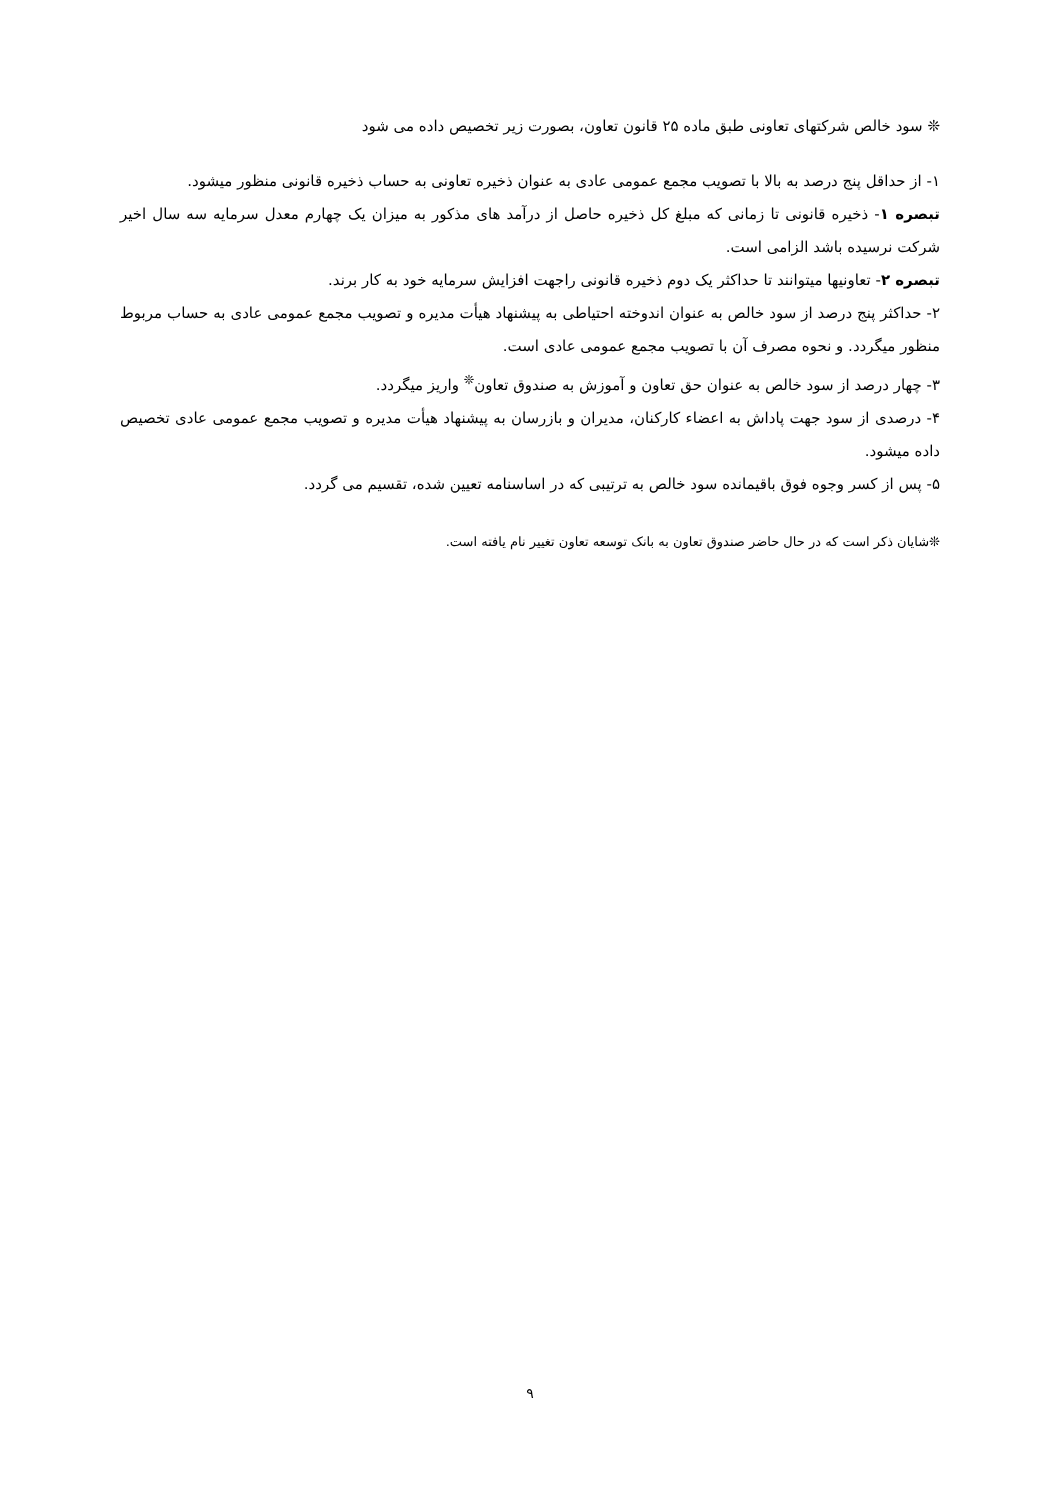❊ سود خالص شرکتهای تعاونی طبق ماده ۲۵ قانون تعاون، بصورت زیر تخصیص داده می شود
۱- از حداقل پنج درصد به بالا با تصویب مجمع عمومی عادی به عنوان ذخیره تعاونی به حساب ذخیره قانونی منظور میشود.
تبصره ۱- ذخیره قانونی تا زمانی که مبلغ کل ذخیره حاصل از درآمد های مذکور به میزان یک چهارم معدل سرمایه سه سال اخیر شرکت نرسیده باشد الزامی است.
تبصره ۲- تعاونیها میتوانند تا حداکثر یک دوم ذخیره قانونی راجهت افزایش سرمایه خود به کار برند.
۲- حداکثر پنج درصد از سود خالص به عنوان اندوخته احتیاطی به پیشنهاد هیأت مدیره و تصویب مجمع عمومی عادی به حساب مربوط منظور میگردد. و نحوه مصرف آن با تصویب مجمع عمومی عادی است.
۳- چهار درصد از سود خالص به عنوان حق تعاون و آموزش به صندوق تعاون<sup>❊</sup> واریز میگردد.
۴- درصدی از سود جهت پاداش به اعضاء کارکنان، مدیران و بازرسان به پیشنهاد هیأت مدیره و تصویب مجمع عمومی عادی تخصیص داده میشود.
۵- پس از کسر وجوه فوق باقیمانده سود خالص به ترتیبی که در اساسنامه تعیین شده، تقسیم می گردد.
❊شایان ذکر است که در حال حاضر صندوق تعاون به بانک توسعه تعاون تغییر نام یافته است.
۹